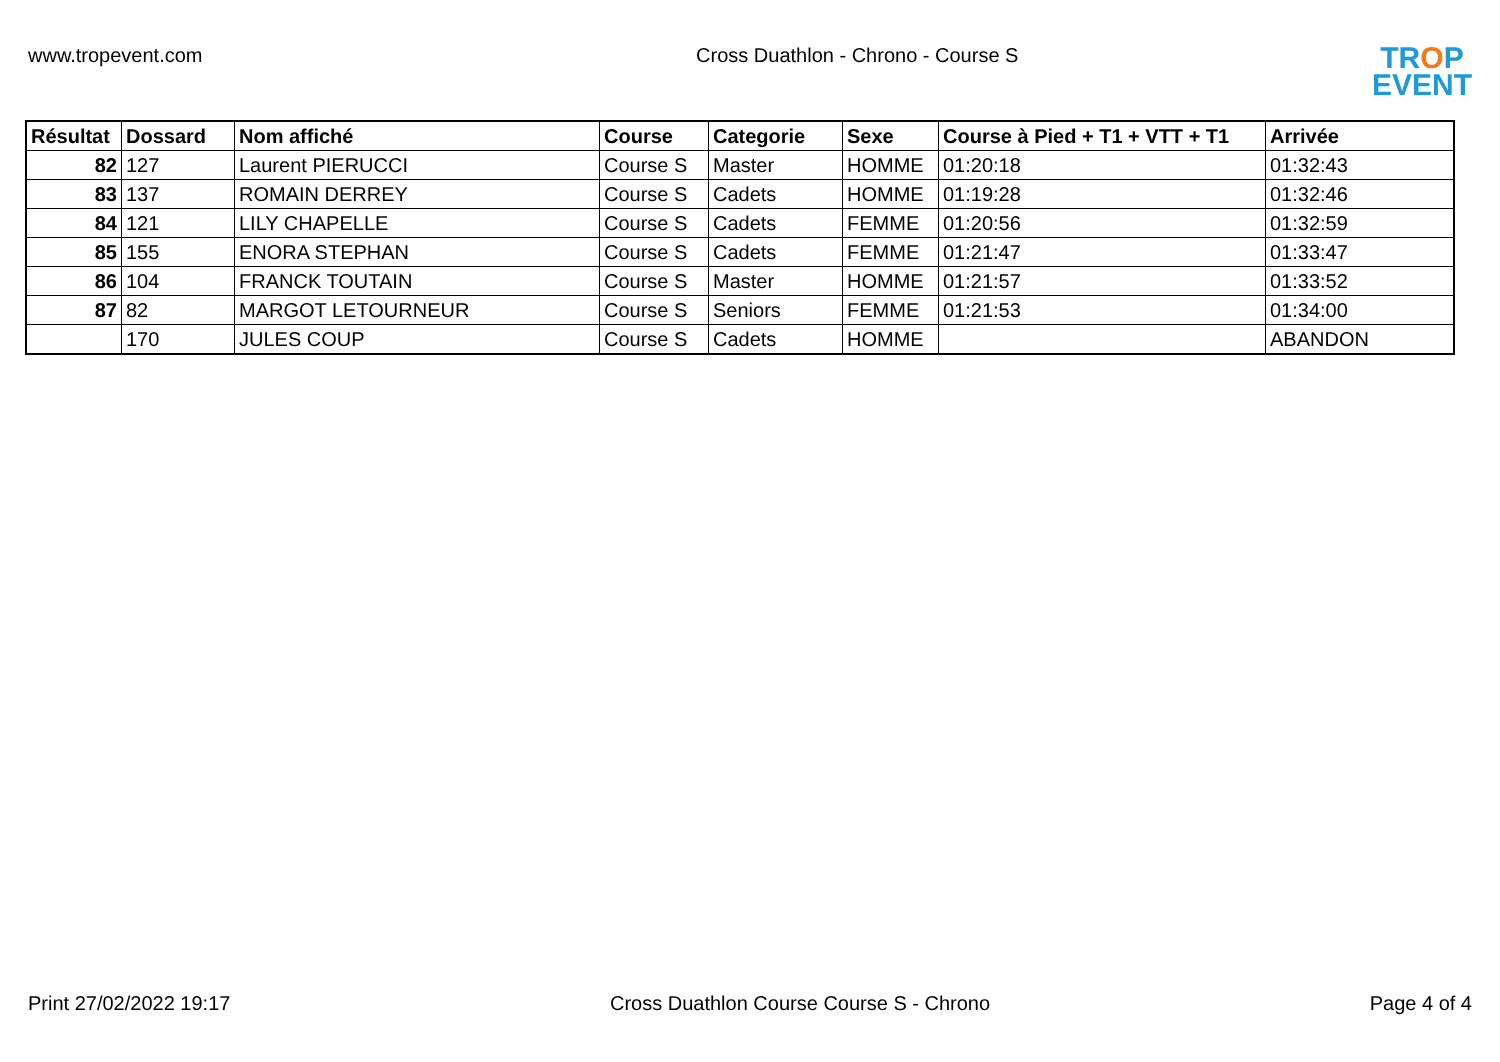www.tropevent.com Cross Duathlon - Chrono - Course S
TROP
EVENT
| Résultat | Dossard | Nom affiché | Course | Categorie | Sexe | Course à Pied + T1 + VTT + T1 | Arrivée |
| --- | --- | --- | --- | --- | --- | --- | --- |
| 82 | 127 | Laurent PIERUCCI | Course S | Master | HOMME | 01:20:18 | 01:32:43 |
| 83 | 137 | ROMAIN DERREY | Course S | Cadets | HOMME | 01:19:28 | 01:32:46 |
| 84 | 121 | LILY CHAPELLE | Course S | Cadets | FEMME | 01:20:56 | 01:32:59 |
| 85 | 155 | ENORA STEPHAN | Course S | Cadets | FEMME | 01:21:47 | 01:33:47 |
| 86 | 104 | FRANCK TOUTAIN | Course S | Master | HOMME | 01:21:57 | 01:33:52 |
| 87 | 82 | MARGOT LETOURNEUR | Course S | Seniors | FEMME | 01:21:53 | 01:34:00 |
| | 170 | JULES COUP | Course S | Cadets | HOMME | | ABANDON |
Print 27/02/2022 19:17 Cross Duathlon Course Course S - Chrono
Page 4 of 4